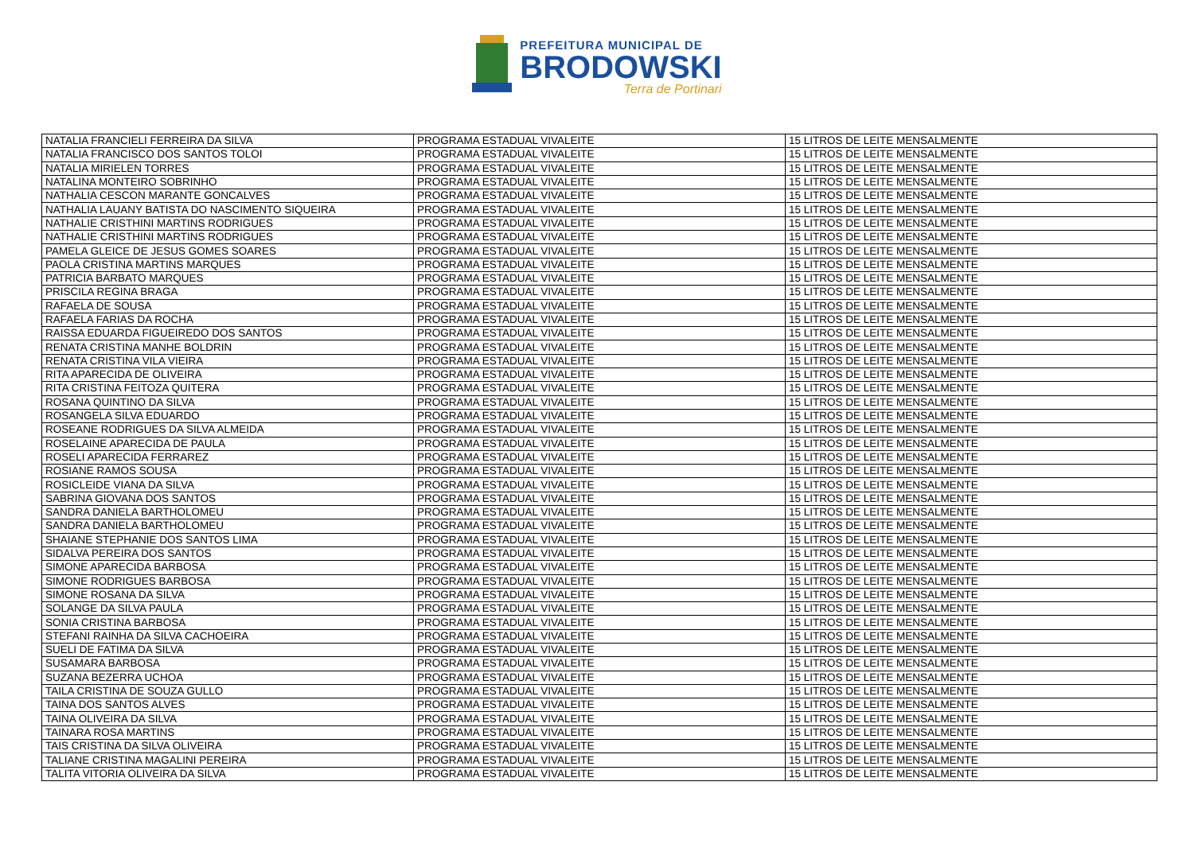PREFEITURA MUNICIPAL DE
BRODOWSKI
Terra de Portinari
| NATALIA FRANCIELI FERREIRA DA SILVA | PROGRAMA ESTADUAL VIVALEITE | 15 LITROS DE LEITE MENSALMENTE |
| NATALIA FRANCISCO DOS SANTOS TOLOI | PROGRAMA ESTADUAL VIVALEITE | 15 LITROS DE LEITE MENSALMENTE |
| NATALIA MIRIELEN TORRES | PROGRAMA ESTADUAL VIVALEITE | 15 LITROS DE LEITE MENSALMENTE |
| NATALINA MONTEIRO SOBRINHO | PROGRAMA ESTADUAL VIVALEITE | 15 LITROS DE LEITE MENSALMENTE |
| NATHALIA CESCON MARANTE GONCALVES | PROGRAMA ESTADUAL VIVALEITE | 15 LITROS DE LEITE MENSALMENTE |
| NATHALIA LAUANY BATISTA DO NASCIMENTO SIQUEIRA | PROGRAMA ESTADUAL VIVALEITE | 15 LITROS DE LEITE MENSALMENTE |
| NATHALIE CRISTHINI MARTINS RODRIGUES | PROGRAMA ESTADUAL VIVALEITE | 15 LITROS DE LEITE MENSALMENTE |
| NATHALIE CRISTHINI MARTINS RODRIGUES | PROGRAMA ESTADUAL VIVALEITE | 15 LITROS DE LEITE MENSALMENTE |
| PAMELA GLEICE DE JESUS GOMES SOARES | PROGRAMA ESTADUAL VIVALEITE | 15 LITROS DE LEITE MENSALMENTE |
| PAOLA CRISTINA MARTINS MARQUES | PROGRAMA ESTADUAL VIVALEITE | 15 LITROS DE LEITE MENSALMENTE |
| PATRICIA BARBATO MARQUES | PROGRAMA ESTADUAL VIVALEITE | 15 LITROS DE LEITE MENSALMENTE |
| PRISCILA REGINA BRAGA | PROGRAMA ESTADUAL VIVALEITE | 15 LITROS DE LEITE MENSALMENTE |
| RAFAELA DE SOUSA | PROGRAMA ESTADUAL VIVALEITE | 15 LITROS DE LEITE MENSALMENTE |
| RAFAELA FARIAS DA ROCHA | PROGRAMA ESTADUAL VIVALEITE | 15 LITROS DE LEITE MENSALMENTE |
| RAISSA EDUARDA FIGUEIREDO DOS SANTOS | PROGRAMA ESTADUAL VIVALEITE | 15 LITROS DE LEITE MENSALMENTE |
| RENATA CRISTINA MANHE BOLDRIN | PROGRAMA ESTADUAL VIVALEITE | 15 LITROS DE LEITE MENSALMENTE |
| RENATA CRISTINA VILA VIEIRA | PROGRAMA ESTADUAL VIVALEITE | 15 LITROS DE LEITE MENSALMENTE |
| RITA APARECIDA DE OLIVEIRA | PROGRAMA ESTADUAL VIVALEITE | 15 LITROS DE LEITE MENSALMENTE |
| RITA CRISTINA FEITOZA QUITERA | PROGRAMA ESTADUAL VIVALEITE | 15 LITROS DE LEITE MENSALMENTE |
| ROSANA QUINTINO DA SILVA | PROGRAMA ESTADUAL VIVALEITE | 15 LITROS DE LEITE MENSALMENTE |
| ROSANGELA SILVA EDUARDO | PROGRAMA ESTADUAL VIVALEITE | 15 LITROS DE LEITE MENSALMENTE |
| ROSEANE RODRIGUES DA SILVA ALMEIDA | PROGRAMA ESTADUAL VIVALEITE | 15 LITROS DE LEITE MENSALMENTE |
| ROSELAINE APARECIDA DE PAULA | PROGRAMA ESTADUAL VIVALEITE | 15 LITROS DE LEITE MENSALMENTE |
| ROSELI APARECIDA FERRAREZ | PROGRAMA ESTADUAL VIVALEITE | 15 LITROS DE LEITE MENSALMENTE |
| ROSIANE RAMOS SOUSA | PROGRAMA ESTADUAL VIVALEITE | 15 LITROS DE LEITE MENSALMENTE |
| ROSICLEIDE VIANA DA SILVA | PROGRAMA ESTADUAL VIVALEITE | 15 LITROS DE LEITE MENSALMENTE |
| SABRINA GIOVANA DOS SANTOS | PROGRAMA ESTADUAL VIVALEITE | 15 LITROS DE LEITE MENSALMENTE |
| SANDRA DANIELA BARTHOLOMEU | PROGRAMA ESTADUAL VIVALEITE | 15 LITROS DE LEITE MENSALMENTE |
| SANDRA DANIELA BARTHOLOMEU | PROGRAMA ESTADUAL VIVALEITE | 15 LITROS DE LEITE MENSALMENTE |
| SHAIANE STEPHANIE DOS SANTOS LIMA | PROGRAMA ESTADUAL VIVALEITE | 15 LITROS DE LEITE MENSALMENTE |
| SIDALVA PEREIRA DOS SANTOS | PROGRAMA ESTADUAL VIVALEITE | 15 LITROS DE LEITE MENSALMENTE |
| SIMONE APARECIDA BARBOSA | PROGRAMA ESTADUAL VIVALEITE | 15 LITROS DE LEITE MENSALMENTE |
| SIMONE RODRIGUES BARBOSA | PROGRAMA ESTADUAL VIVALEITE | 15 LITROS DE LEITE MENSALMENTE |
| SIMONE ROSANA DA SILVA | PROGRAMA ESTADUAL VIVALEITE | 15 LITROS DE LEITE MENSALMENTE |
| SOLANGE DA SILVA PAULA | PROGRAMA ESTADUAL VIVALEITE | 15 LITROS DE LEITE MENSALMENTE |
| SONIA CRISTINA BARBOSA | PROGRAMA ESTADUAL VIVALEITE | 15 LITROS DE LEITE MENSALMENTE |
| STEFANI RAINHA DA SILVA CACHOEIRA | PROGRAMA ESTADUAL VIVALEITE | 15 LITROS DE LEITE MENSALMENTE |
| SUELI DE FATIMA DA SILVA | PROGRAMA ESTADUAL VIVALEITE | 15 LITROS DE LEITE MENSALMENTE |
| SUSAMARA BARBOSA | PROGRAMA ESTADUAL VIVALEITE | 15 LITROS DE LEITE MENSALMENTE |
| SUZANA BEZERRA UCHOA | PROGRAMA ESTADUAL VIVALEITE | 15 LITROS DE LEITE MENSALMENTE |
| TAILA CRISTINA DE SOUZA GULLO | PROGRAMA ESTADUAL VIVALEITE | 15 LITROS DE LEITE MENSALMENTE |
| TAINA DOS SANTOS ALVES | PROGRAMA ESTADUAL VIVALEITE | 15 LITROS DE LEITE MENSALMENTE |
| TAINA OLIVEIRA DA SILVA | PROGRAMA ESTADUAL VIVALEITE | 15 LITROS DE LEITE MENSALMENTE |
| TAINARA ROSA MARTINS | PROGRAMA ESTADUAL VIVALEITE | 15 LITROS DE LEITE MENSALMENTE |
| TAIS CRISTINA DA SILVA OLIVEIRA | PROGRAMA ESTADUAL VIVALEITE | 15 LITROS DE LEITE MENSALMENTE |
| TALIANE CRISTINA MAGALINI PEREIRA | PROGRAMA ESTADUAL VIVALEITE | 15 LITROS DE LEITE MENSALMENTE |
| TALITA VITORIA OLIVEIRA DA SILVA | PROGRAMA ESTADUAL VIVALEITE | 15 LITROS DE LEITE MENSALMENTE |